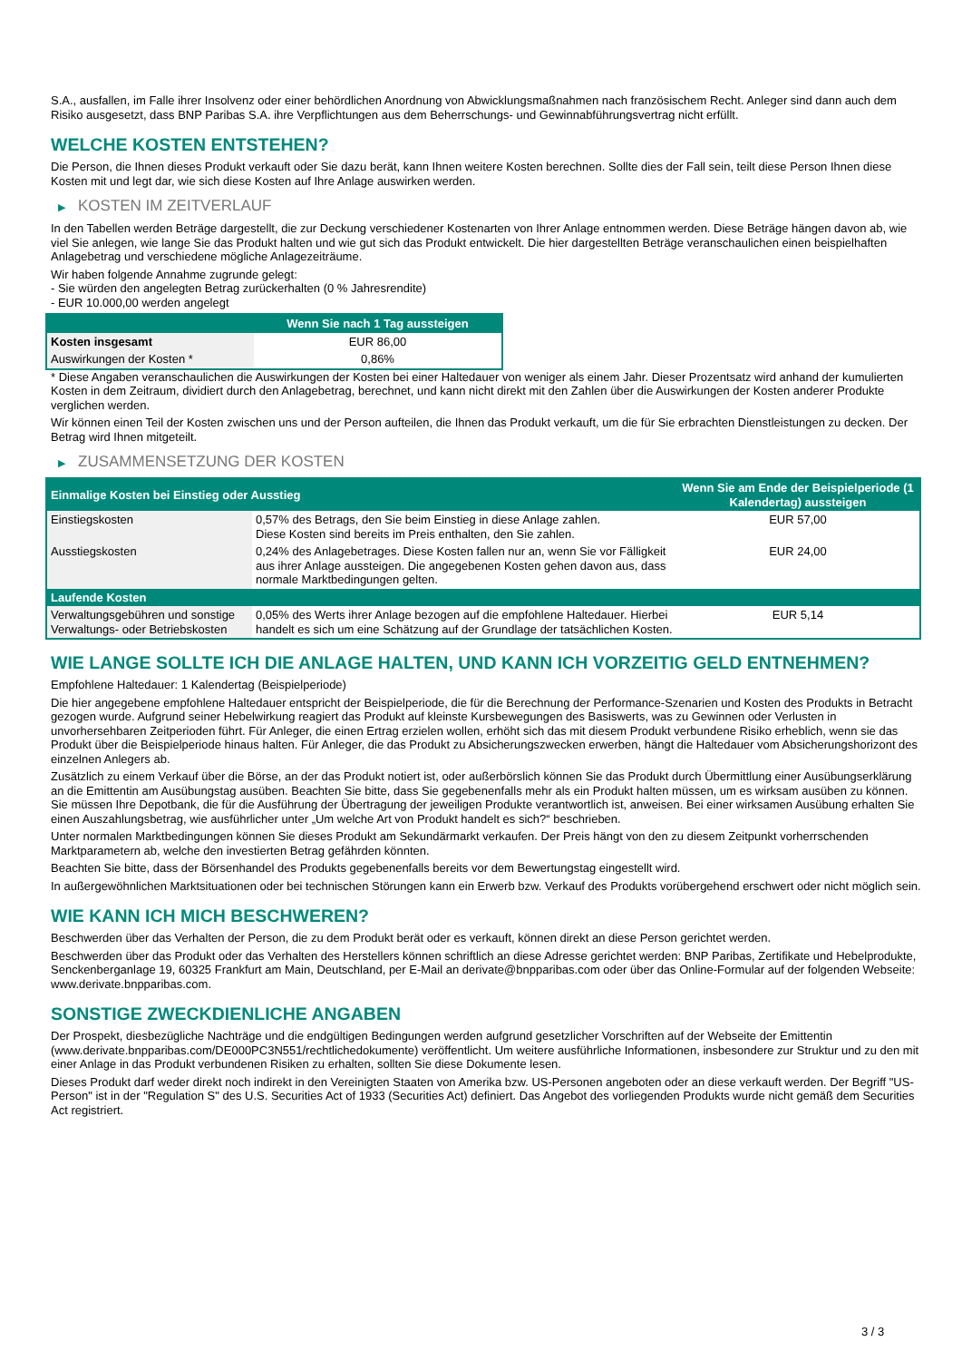S.A., ausfallen, im Falle ihrer Insolvenz oder einer behördlichen Anordnung von Abwicklungsmaßnahmen nach französischem Recht. Anleger sind dann auch dem Risiko ausgesetzt, dass BNP Paribas S.A. ihre Verpflichtungen aus dem Beherrschungs- und Gewinnabführungsvertrag nicht erfüllt.
WELCHE KOSTEN ENTSTEHEN?
Die Person, die Ihnen dieses Produkt verkauft oder Sie dazu berät, kann Ihnen weitere Kosten berechnen. Sollte dies der Fall sein, teilt diese Person Ihnen diese Kosten mit und legt dar, wie sich diese Kosten auf Ihre Anlage auswirken werden.
▶ KOSTEN IM ZEITVERLAUF
In den Tabellen werden Beträge dargestellt, die zur Deckung verschiedener Kostenarten von Ihrer Anlage entnommen werden. Diese Beträge hängen davon ab, wie viel Sie anlegen, wie lange Sie das Produkt halten und wie gut sich das Produkt entwickelt. Die hier dargestellten Beträge veranschaulichen einen beispielhaften Anlagebetrag und verschiedene mögliche Anlagezeiträume.
Wir haben folgende Annahme zugrunde gelegt:
- Sie würden den angelegten Betrag zurückerhalten (0 % Jahresrendite)
- EUR 10.000,00 werden angelegt
| | Wenn Sie nach 1 Tag aussteigen |
| --- | --- |
| Kosten insgesamt | EUR 86,00 |
| Auswirkungen der Kosten * | 0,86% |
* Diese Angaben veranschaulichen die Auswirkungen der Kosten bei einer Haltedauer von weniger als einem Jahr. Dieser Prozentsatz wird anhand der kumulierten Kosten in dem Zeitraum, dividiert durch den Anlagebetrag, berechnet, und kann nicht direkt mit den Zahlen über die Auswirkungen der Kosten anderer Produkte verglichen werden.
Wir können einen Teil der Kosten zwischen uns und der Person aufteilen, die Ihnen das Produkt verkauft, um die für Sie erbrachten Dienstleistungen zu decken. Der Betrag wird Ihnen mitgeteilt.
▶ ZUSAMMENSETZUNG DER KOSTEN
| Einmalige Kosten bei Einstieg oder Ausstieg | | Wenn Sie am Ende der Beispielperiode (1 Kalendertag) aussteigen |
| --- | --- | --- |
| Einstiegskosten | 0,57% des Betrags, den Sie beim Einstieg in diese Anlage zahlen. Diese Kosten sind bereits im Preis enthalten, den Sie zahlen. | EUR 57,00 |
| Ausstiegskosten | 0,24% des Anlagebetrages. Diese Kosten fallen nur an, wenn Sie vor Fälligkeit aus ihrer Anlage aussteigen. Die angegebenen Kosten gehen davon aus, dass normale Marktbedingungen gelten. | EUR 24,00 |
| Laufende Kosten | | |
| Verwaltungsgebühren und sonstige Verwaltungs- oder Betriebskosten | 0,05% des Werts ihrer Anlage bezogen auf die empfohlene Haltedauer. Hierbei handelt es sich um eine Schätzung auf der Grundlage der tatsächlichen Kosten. | EUR 5,14 |
WIE LANGE SOLLTE ICH DIE ANLAGE HALTEN, UND KANN ICH VORZEITIG GELD ENTNEHMEN?
Empfohlene Haltedauer: 1 Kalendertag (Beispielperiode)
Die hier angegebene empfohlene Haltedauer entspricht der Beispielperiode, die für die Berechnung der Performance-Szenarien und Kosten des Produkts in Betracht gezogen wurde. Aufgrund seiner Hebelwirkung reagiert das Produkt auf kleinste Kursbewegungen des Basiswerts, was zu Gewinnen oder Verlusten in unvorhersehbaren Zeitperioden führt. Für Anleger, die einen Ertrag erzielen wollen, erhöht sich das mit diesem Produkt verbundene Risiko erheblich, wenn sie das Produkt über die Beispielperiode hinaus halten. Für Anleger, die das Produkt zu Absicherungszwecken erwerben, hängt die Haltedauer vom Absicherungshorizont des einzelnen Anlegers ab.
Zusätzlich zu einem Verkauf über die Börse, an der das Produkt notiert ist, oder außerbörslich können Sie das Produkt durch Übermittlung einer Ausübungserklärung an die Emittentin am Ausübungstag ausüben. Beachten Sie bitte, dass Sie gegebenenfalls mehr als ein Produkt halten müssen, um es wirksam ausüben zu können. Sie müssen Ihre Depotbank, die für die Ausführung der Übertragung der jeweiligen Produkte verantwortlich ist, anweisen. Bei einer wirksamen Ausübung erhalten Sie einen Auszahlungsbetrag, wie ausführlicher unter „Um welche Art von Produkt handelt es sich?“ beschrieben.
Unter normalen Marktbedingungen können Sie dieses Produkt am Sekundärmarkt verkaufen. Der Preis hängt von den zu diesem Zeitpunkt vorherrschenden Marktparametern ab, welche den investierten Betrag gefährden könnten.
Beachten Sie bitte, dass der Börsenhandel des Produkts gegebenenfalls bereits vor dem Bewertungstag eingestellt wird.
In außergewöhnlichen Marktsituationen oder bei technischen Störungen kann ein Erwerb bzw. Verkauf des Produkts vorübergehend erschwert oder nicht möglich sein.
WIE KANN ICH MICH BESCHWEREN?
Beschwerden über das Verhalten der Person, die zu dem Produkt berät oder es verkauft, können direkt an diese Person gerichtet werden.
Beschwerden über das Produkt oder das Verhalten des Herstellers können schriftlich an diese Adresse gerichtet werden: BNP Paribas, Zertifikate und Hebelprodukte, Senckenberganlage 19, 60325 Frankfurt am Main, Deutschland, per E-Mail an derivate@bnpparibas.com oder über das Online-Formular auf der folgenden Webseite: www.derivate.bnpparibas.com.
SONSTIGE ZWECKDIENLICHE ANGABEN
Der Prospekt, diesbezügliche Nachträge und die endgültigen Bedingungen werden aufgrund gesetzlicher Vorschriften auf der Webseite der Emittentin (www.derivate.bnpparibas.com/DE000PC3N551/rechtlichedokumente) veröffentlicht. Um weitere ausführliche Informationen, insbesondere zur Struktur und zu den mit einer Anlage in das Produkt verbundenen Risiken zu erhalten, sollten Sie diese Dokumente lesen.
Dieses Produkt darf weder direkt noch indirekt in den Vereinigten Staaten von Amerika bzw. US-Personen angeboten oder an diese verkauft werden. Der Begriff "US-Person" ist in der "Regulation S" des U.S. Securities Act of 1933 (Securities Act) definiert. Das Angebot des vorliegenden Produkts wurde nicht gemäß dem Securities Act registriert.
3 / 3